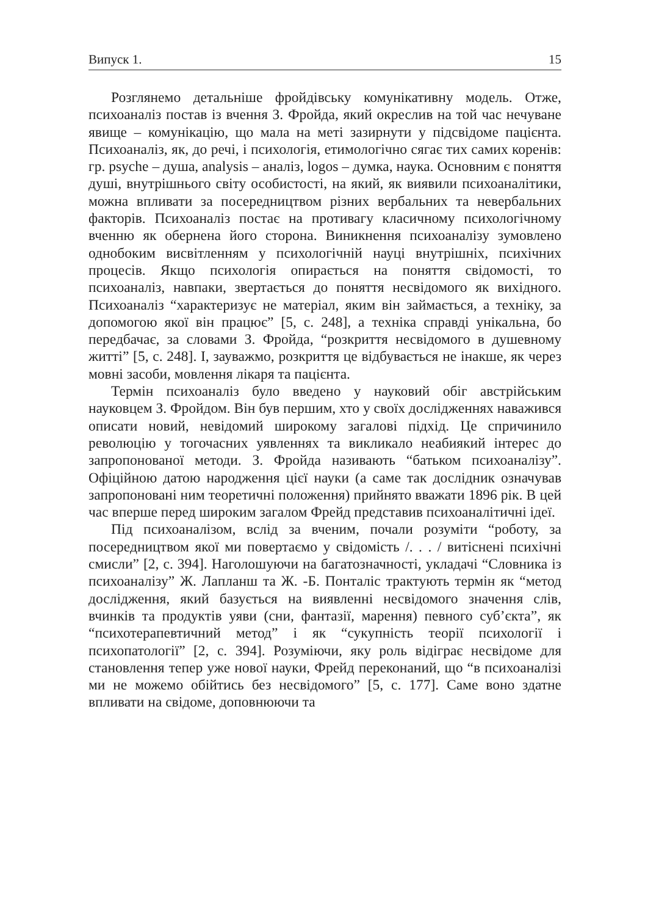Випуск 1. 15
Розглянемо детальніше фройдівську комунікативну модель. Отже, психоаналіз постав із вчення З. Фройда, який окреслив на той час нечуване явище – комунікацію, що мала на меті зазирнути у підсвідоме пацієнта. Психоаналіз, як, до речі, і психологія, етимологічно сягає тих самих коренів: гр. psyche – душа, analysis – аналіз, logos – думка, наука. Основним є поняття душі, внутрішнього світу особистості, на який, як виявили психоаналітики, можна впливати за посередництвом різних вербальних та невербальних факторів. Психоаналіз постає на противагу класичному психологічному вченню як обернена його сторона. Виникнення психоаналізу зумовлено однобоким висвітленням у психологічній науці внутрішніх, психічних процесів. Якщо психологія опирається на поняття свідомості, то психоаналіз, навпаки, звертається до поняття несвідомого як вихідного. Психоаналіз “характеризує не матеріал, яким він займається, а техніку, за допомогою якої він працює” [5, с. 248], а техніка справді унікальна, бо передбачає, за словами З. Фройда, “розкриття несвідомого в душевному житті” [5, с. 248]. І, зауважмо, розкриття це відбувається не інакше, як через мовні засоби, мовлення лікаря та пацієнта.
Термін психоаналіз було введено у науковий обіг австрійським науковцем З. Фройдом. Він був першим, хто у своїх дослідженнях наважився описати новий, невідомий широкому загалові підхід. Це спричинило революцію у тогочасних уявленнях та викликало неабиякий інтерес до запропонованої методи. З. Фройда називають “батьком психоаналізу”. Офіційною датою народження цієї науки (а саме так дослідник означував запропоновані ним теоретичні положення) прийнято вважати 1896 рік. В цей час вперше перед широким загалом Фрейд представив психоаналітичні ідеї.
Під психоаналізом, вслід за вченим, почали розуміти “роботу, за посередництвом якої ми повертаємо у свідомість /. . . / витіснені психічні смисли” [2, с. 394]. Наголошуючи на багатозначності, укладачі “Словника із психоаналізу” Ж. Лапланш та Ж. -Б. Понталіс трактують термін як “метод дослідження, який базується на виявленні несвідомого значення слів, вчинків та продуктів уяви (сни, фантазії, марення) певного суб’єкта”, як “психотерапевтичний метод” і як “сукупність теорії психології і психопатології” [2, с. 394]. Розуміючи, яку роль відіграє несвідоме для становлення тепер уже нової науки, Фрейд переконаний, що “в психоаналізі ми не можемо обійтись без несвідомого” [5, с. 177]. Саме воно здатне впливати на свідоме, доповнюючи та